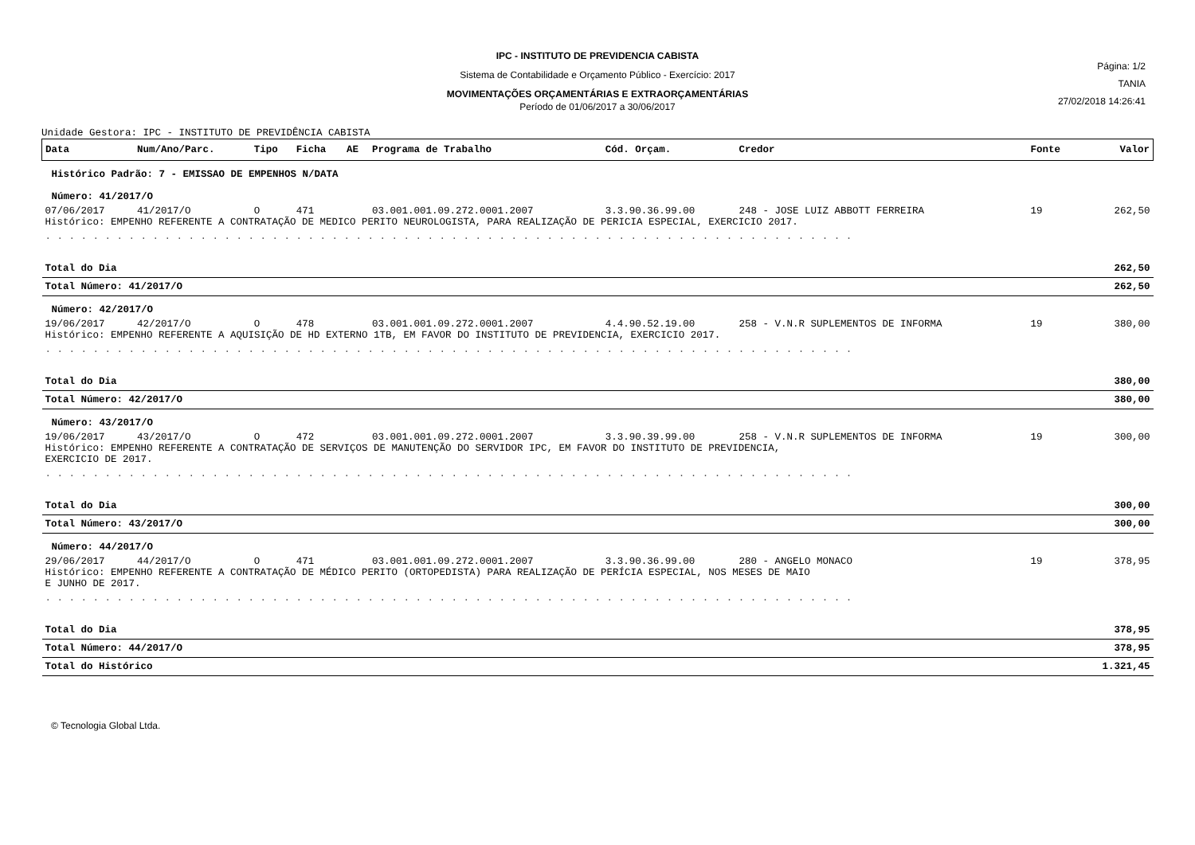IPC - INSTITUTO DE PREVIDENCIA CABISTA
Sistema de Contabilidade e Orçamento Público - Exercício: 2017
MOVIMENTAÇÕES ORÇAMENTÁRIAS E EXTRAORÇAMENTÁRIAS
Período de 01/06/2017 a 30/06/2017
Página: 1/2
TANIA
27/02/2018 14:26:41
Unidade Gestora: IPC - INSTITUTO DE PREVIDÊNCIA CABISTA
| Data | Num/Ano/Parc. | Tipo | Ficha | AE | Programa de Trabalho | Cód. Orçam. | Credor | Fonte | Valor |
| --- | --- | --- | --- | --- | --- | --- | --- | --- | --- |
| Histórico Padrão: 7 - EMISSAO DE EMPENHOS N/DATA | | | | | | | | | |
| Número: 41/2017/O | | | | | | | | | |
| 07/06/2017 | 41/2017/O | O | 471 | | 03.001.001.09.272.0001.2007 | 3.3.90.36.99.00 | 248 - JOSE LUIZ ABBOTT FERREIRA | 19 | 262,50 |
| Histórico: EMPENHO REFERENTE A CONTRATAÇÃO DE MEDICO PERITO NEUROLOGISTA, PARA REALIZAÇÃO DE PERICIA ESPECIAL, EXERCICIO 2017. | | | | | | | | | |
| . . . . . . . . . . . . . . . . . . . . . . . . . . . . . . . . . . . . . . . . . . . . . . . . . . . . . . . . . . . . . . . . . . . . | | | | | | | | | |
| Total do Dia | | | | | | | | | 262,50 |
| Total Número: 41/2017/O | | | | | | | | | 262,50 |
| Número: 42/2017/O | | | | | | | | | |
| 19/06/2017 | 42/2017/O | O | 478 | | 03.001.001.09.272.0001.2007 | 4.4.90.52.19.00 | 258 - V.N.R SUPLEMENTOS DE INFORMA | 19 | 380,00 |
| Histórico: EMPENHO REFERENTE A AQUISIÇÃO DE HD EXTERNO 1TB, EM FAVOR DO INSTITUTO DE PREVIDENCIA, EXERCICIO 2017. | | | | | | | | | |
| . . . . . . . . . . . . . . . . . . . . . . . . . . . . . . . . . . . . . . . . . . . . . . . . . . . . . . . . . . . . . . . . . . . . | | | | | | | | | |
| Total do Dia | | | | | | | | | 380,00 |
| Total Número: 42/2017/O | | | | | | | | | 380,00 |
| Número: 43/2017/O | | | | | | | | | |
| 19/06/2017 | 43/2017/O | O | 472 | | 03.001.001.09.272.0001.2007 | 3.3.90.39.99.00 | 258 - V.N.R SUPLEMENTOS DE INFORMA | 19 | 300,00 |
| Histórico: EMPENHO REFERENTE A CONTRATAÇÃO DE SERVIÇOS DE MANUTENÇÃO DO SERVIDOR IPC, EM FAVOR DO INSTITUTO DE PREVIDENCIA, EXERCICIO DE 2017. | | | | | | | | | |
| . . . . . . . . . . . . . . . . . . . . . . . . . . . . . . . . . . . . . . . . . . . . . . . . . . . . . . . . . . . . . . . . . . . . | | | | | | | | | |
| Total do Dia | | | | | | | | | 300,00 |
| Total Número: 43/2017/O | | | | | | | | | 300,00 |
| Número: 44/2017/O | | | | | | | | | |
| 29/06/2017 | 44/2017/O | O | 471 | | 03.001.001.09.272.0001.2007 | 3.3.90.36.99.00 | 280 - ANGELO MONACO | 19 | 378,95 |
| Histórico: EMPENHO REFERENTE A CONTRATAÇÃO DE MÉDICO PERITO (ORTOPEDISTA) PARA REALIZAÇÃO DE PERÍCIA ESPECIAL, NOS MESES DE MAIO E JUNHO DE 2017. | | | | | | | | | |
| . . . . . . . . . . . . . . . . . . . . . . . . . . . . . . . . . . . . . . . . . . . . . . . . . . . . . . . . . . . . . . . . . . . . | | | | | | | | | |
| Total do Dia | | | | | | | | | 378,95 |
| Total Número: 44/2017/O | | | | | | | | | 378,95 |
| Total do Histórico | | | | | | | | | 1.321,45 |
© Tecnologia Global Ltda.